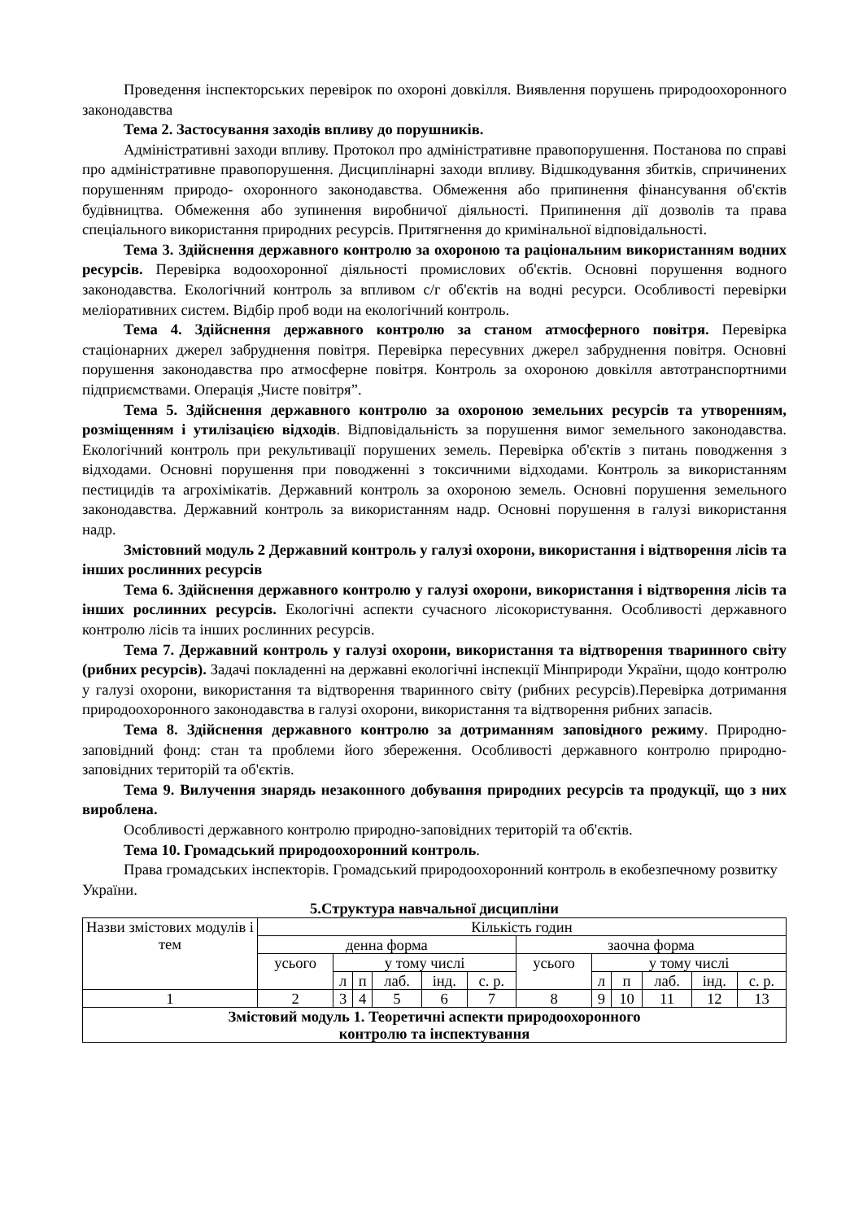Проведення інспекторських перевірок по охороні довкілля. Виявлення порушень природоохоронного законодавства
Тема 2. Застосування заходів впливу до порушників.
Адміністративні заходи впливу. Протокол про адміністративне правопорушення. Постанова по справі про адміністративне правопорушення. Дисциплінарні заходи впливу. Відшкодування збитків, спричинених порушенням природо- охоронного законодавства. Обмеження або припинення фінансування об'єктів будівництва. Обмеження або зупинення виробничої діяльності. Припинення дії дозволів та права спеціального використання природних ресурсів. Притягнення до кримінальної відповідальності.
Тема 3. Здійснення державного контролю за охороною та раціональним використанням водних ресурсів. Перевірка водоохоронної діяльності промислових об'єктів. Основні порушення водного законодавства. Екологічний контроль за впливом с/г об'єктів на водні ресурси. Особливості перевірки меліоративних систем. Відбір проб води на екологічний контроль.
Тема 4. Здійснення державного контролю за станом атмосферного повітря. Перевірка стаціонарних джерел забруднення повітря. Перевірка пересувних джерел забруднення повітря. Основні порушення законодавства про атмосферне повітря. Контроль за охороною довкілля автотранспортними підприємствами. Операція „Чисте повітря”.
Тема 5. Здійснення державного контролю за охороною земельних ресурсів та утворенням, розміщенням і утилізацією відходів. Відповідальність за порушення вимог земельного законодавства. Екологічний контроль при рекультивації порушених земель. Перевірка об'єктів з питань поводження з відходами. Основні порушення при поводженні з токсичними відходами. Контроль за використанням пестицидів та агрохімікатів. Державний контроль за охороною земель. Основні порушення земельного законодавства. Державний контроль за використанням надр. Основні порушення в галузі використання надр.
Змістовний модуль 2 Державний контроль у галузі охорони, використання і відтворення лісів та інших рослинних ресурсів
Тема 6. Здійснення державного контролю у галузі охорони, використання і відтворення лісів та інших рослинних ресурсів. Екологічні аспекти сучасного лісокористування. Особливості державного контролю лісів та інших рослинних ресурсів.
Тема 7. Державний контроль у галузі охорони, використання та відтворення тваринного світу (рибних ресурсів). Задачі покладенні на державні екологічні інспекції Мінприроди України, щодо контролю у галузі охорони, використання та відтворення тваринного світу (рибних ресурсів).Перевірка дотримання природоохоронного законодавства в галузі охорони, використання та відтворення рибних запасів.
Тема 8. Здійснення державного контролю за дотриманням заповідного режиму. Природно-заповідний фонд: стан та проблеми його збереження. Особливості державного контролю природно-заповідних територій та об'єктів.
Тема 9. Вилучення знарядь незаконного добування природних ресурсів та продукції, що з них вироблена.
Особливості державного контролю природно-заповідних територій та об'єктів.
Тема 10. Громадський природоохоронний контроль.
Права громадських інспекторів. Громадський природоохоронний контроль в екобезпечному розвитку України.
5.Структура навчальної дисципліни
| Назви змістових модулів і тем | Кількість годин | | | | | | | | | | | |
| | денна форма | | | | | | заочна форма | | | | | |
| | усього | у тому числі | | | | | усього | у тому числі | | | | |
| | | л | п | лаб. | інд. | с. р. | | л | п | лаб. | інд. | с. р. |
| 1 | 2 | 3 | 4 | 5 | 6 | 7 | 8 | 9 | 10 | 11 | 12 | 13 |
| Змістовий модуль 1. Теоретичні аспекти природоохоронного контролю та інспектування | | | | | | | | | | | | |